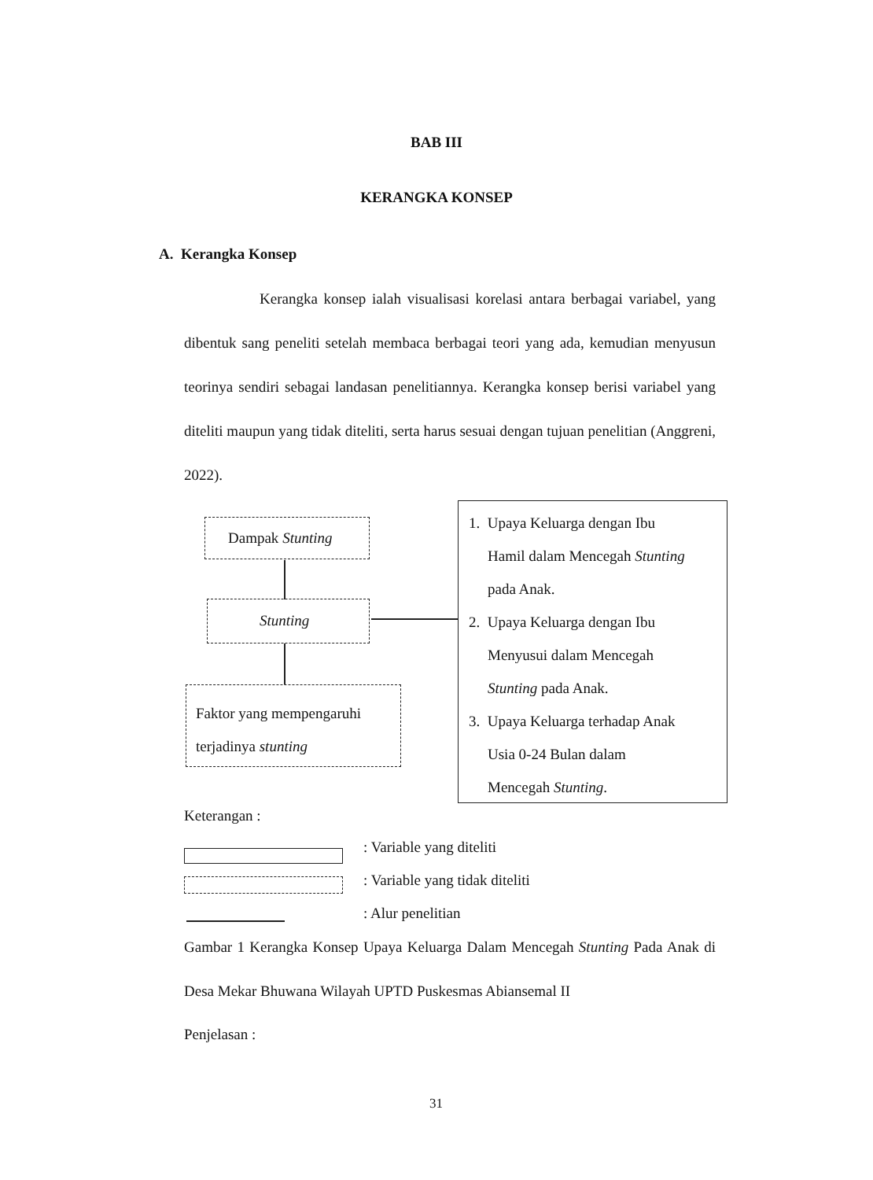BAB III
KERANGKA KONSEP
A. Kerangka Konsep
Kerangka konsep ialah visualisasi korelasi antara berbagai variabel, yang dibentuk sang peneliti setelah membaca berbagai teori yang ada, kemudian menyusun teorinya sendiri sebagai landasan penelitiannya. Kerangka konsep berisi variabel yang diteliti maupun yang tidak diteliti, serta harus sesuai dengan tujuan penelitian (Anggreni, 2022).
Dampak Stunting
Stunting
Faktor yang mempengaruhi
terjadinya stunting
1. Upaya Keluarga dengan Ibu
Hamil dalam Mencegah Stunting
pada Anak.
2. Upaya Keluarga dengan Ibu
Menyusui dalam Mencegah
Stunting pada Anak.
3. Upaya Keluarga terhadap Anak
Usia 0-24 Bulan dalam
Mencegah Stunting.
Keterangan :
: Variable yang diteliti
: Variable yang tidak diteliti
: Alur penelitian
Gambar 1 Kerangka Konsep Upaya Keluarga Dalam Mencegah Stunting Pada Anak di Desa Mekar Bhuwana Wilayah UPTD Puskesmas Abiansemal II
Penjelasan :
31